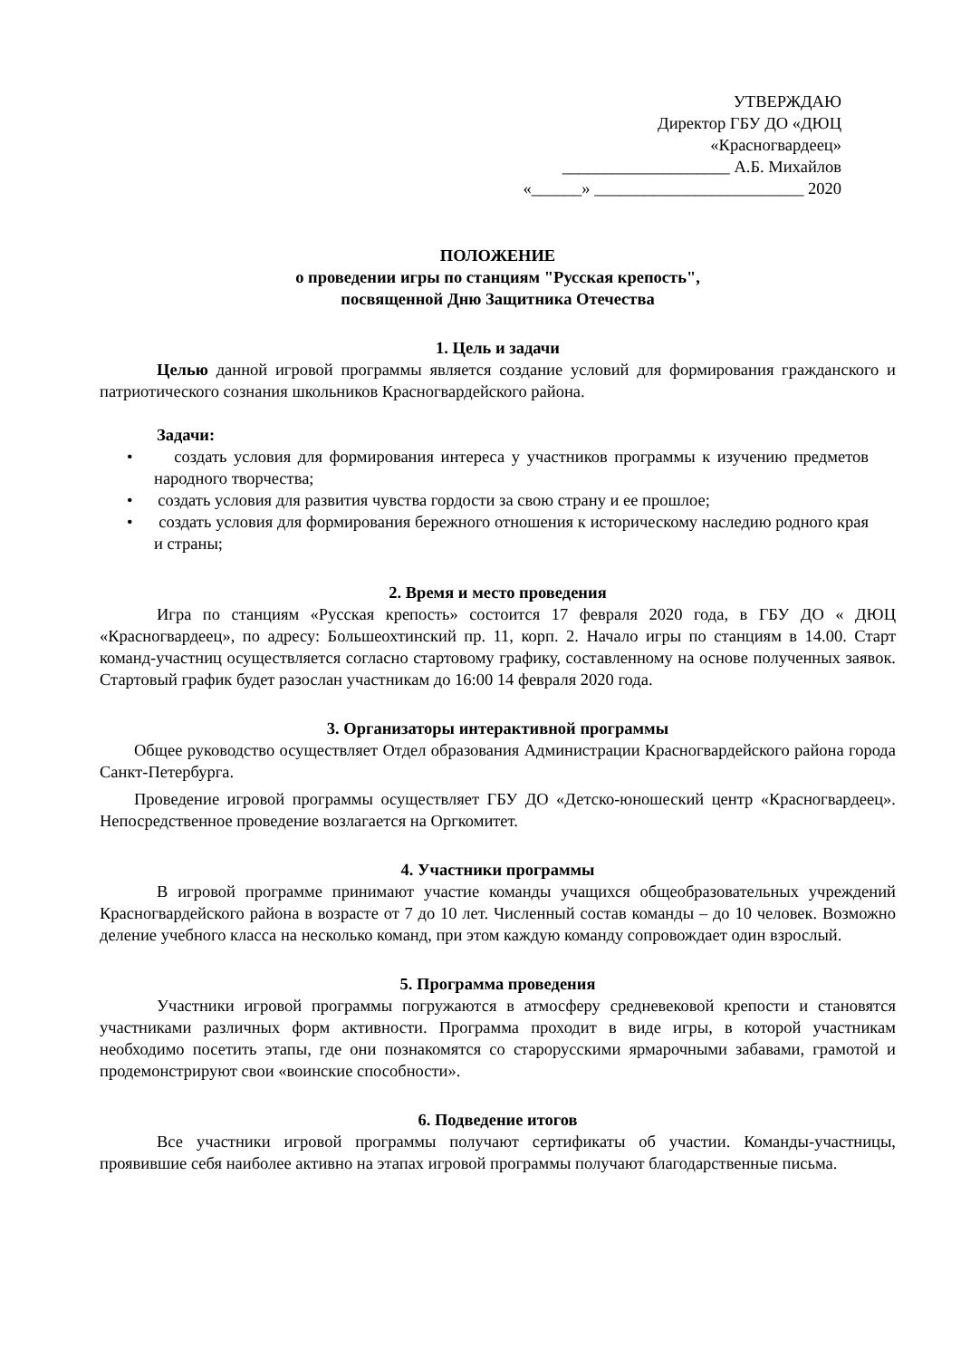УТВЕРЖДАЮ
Директор ГБУ ДО «ДЮЦ
«Красногвардеец»
____________________ А.Б. Михайлов
«______» _________________________ 2020
ПОЛОЖЕНИЕ
о проведении игры по станциям "Русская крепость",
посвященной Дню Защитника Отечества
1. Цель и задачи
Целью данной игровой программы является создание условий для формирования гражданского и патриотического сознания школьников Красногвардейского района.
Задачи:
• создать условия для формирования интереса у участников программы к изучению предметов народного творчества;
• создать условия для развития чувства гордости за свою страну и ее прошлое;
• создать условия для формирования бережного отношения к историческому наследию родного края и страны;
2. Время и место проведения
Игра по станциям «Русская крепость» состоится 17 февраля 2020 года, в ГБУ ДО « ДЮЦ «Красногвардеец», по адресу: Большеохтинский пр. 11, корп. 2. Начало игры по станциям в 14.00. Старт команд-участниц осуществляется согласно стартовому графику, составленному на основе полученных заявок. Стартовый график будет разослан участникам до 16:00 14 февраля 2020 года.
3. Организаторы интерактивной программы
Общее руководство осуществляет Отдел образования Администрации Красногвардейского района города Санкт-Петербурга.
Проведение игровой программы осуществляет ГБУ ДО «Детско-юношеский центр «Красногвардеец». Непосредственное проведение возлагается на Оргкомитет.
4. Участники программы
В игровой программе принимают участие команды учащихся общеобразовательных учреждений Красногвардейского района в возрасте от 7 до 10 лет. Численный состав команды – до 10 человек. Возможно деление учебного класса на несколько команд, при этом каждую команду сопровождает один взрослый.
5. Программа проведения
Участники игровой программы погружаются в атмосферу средневековой крепости и становятся участниками различных форм активности. Программа проходит в виде игры, в которой участникам необходимо посетить этапы, где они познакомятся со старорусскими ярмарочными забавами, грамотой и продемонстрируют свои «воинские способности».
6. Подведение итогов
Все участники игровой программы получают сертификаты об участии. Команды-участницы, проявившие себя наиболее активно на этапах игровой программы получают благодарственные письма.